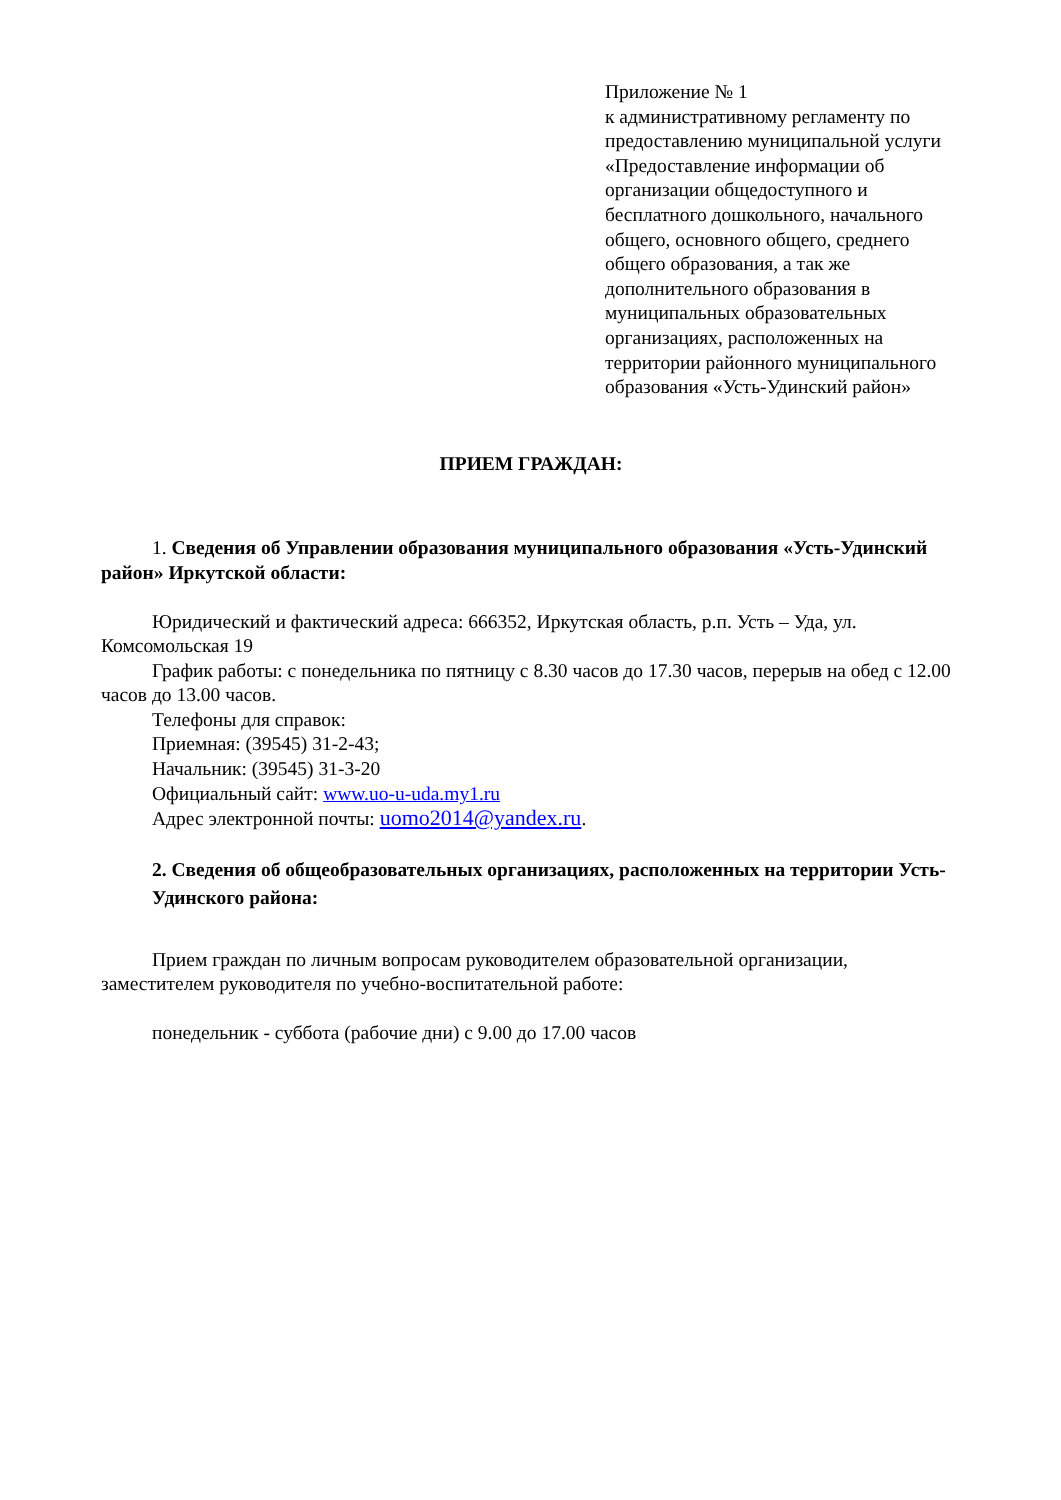Приложение № 1
к административному регламенту по предоставлению муниципальной услуги «Предоставление информации об организации общедоступного и бесплатного дошкольного, начального общего, основного общего, среднего общего образования, а так же дополнительного образования в муниципальных образовательных организациях, расположенных на территории районного муниципального образования «Усть-Удинский район»
ПРИЕМ ГРАЖДАН:
1. Сведения об Управлении образования муниципального образования «Усть-Удинский район» Иркутской области:
Юридический и фактический адреса: 666352, Иркутская область, р.п. Усть – Уда, ул. Комсомольская 19
График работы: с понедельника по пятницу с 8.30 часов до 17.30 часов, перерыв на обед с 12.00 часов до 13.00 часов.
Телефоны для справок:
Приемная: (39545) 31-2-43;
Начальник: (39545) 31-3-20
Официальный сайт: www.uo-u-uda.my1.ru
Адрес электронной почты: uomo2014@yandex.ru.
2. Сведения об общеобразовательных организациях, расположенных на территории Усть-Удинского района:
Прием граждан по личным вопросам руководителем образовательной организации, заместителем руководителя по учебно-воспитательной работе:
понедельник - суббота (рабочие дни) с 9.00 до 17.00 часов